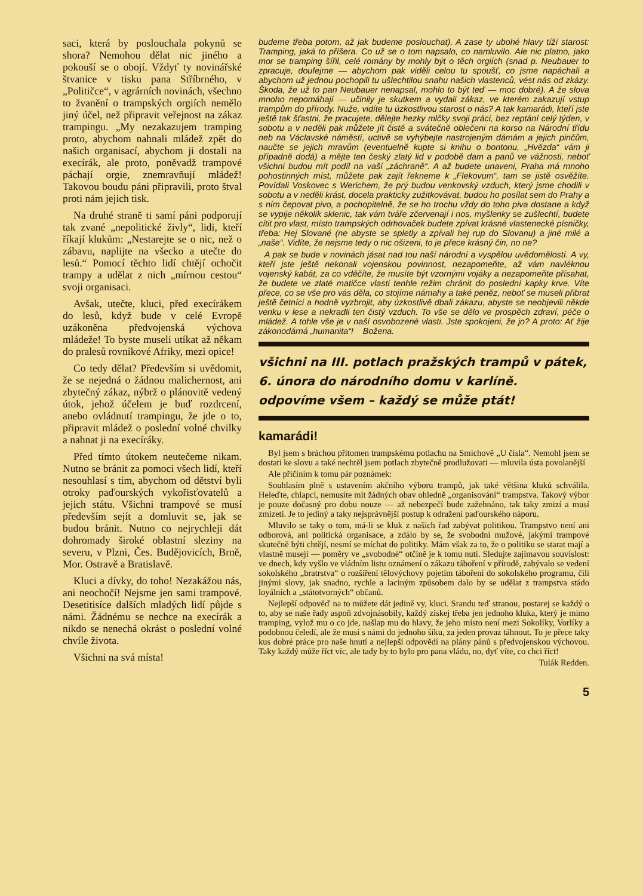saci, která by poslouchala pokynů se shora? Nemohou dělat nic jiného a pokouší se o obojí. Vždyť ty novinářské štvanice v tisku pana Stříbrného, v „Političce“, v agrárních novinách, všechno to žvanění o trampských orgiích nemělo jiný účel, než připravit veřejnost na zákaz trampingu. „My nezakazujem tramping proto, abychom nahnali mládež zpět do našich organisací, abychom ji dostali na execírák, ale proto, poněvadž trampové páchají orgie, znemravňují mládež! Takovou boudu páni připravili, proto štval proti nám jejich tisk.
Na druhé straně ti samí páni podporují tak zvané „nepolitické živly“, lidi, kteří říkají klukům: „Nestarejte se o nic, než o zábavu, naplijte na všecko a utečte do lesů.“ Pomocí těchto lidí chtějí ochočit trampy a udělat z nich „mírnou cestou“ svoji organisaci.
Avšak, utečte, kluci, před execírákem do lesů, když bude v celé Evropě uzákoněna předvojenská výchova mládeže! To byste museli utíkat až někam do pralesů rovníkové Afriky, mezi opice!
Co tedy dělat? Především si uvědomit, že se nejedná o žádnou malichernost, ani zbytečný zákaz, nýbrž o plánovitě vedený útok, jehož účelem je buď rozdrcení, anebo ovládnutí trampingu, že jde o to, připravit mládež o poslední volné chvilky a nahnat ji na execíráky.
Před tímto útokem neutečeme nikam. Nutno se bránit za pomoci všech lidí, kteří nesouhlasí s tím, abychom od dětství byli otroky paďourských vykořisťovatelů a jejich státu. Všichni trampové se musí především sejít a domluvit se, jak se budou bránit. Nutno co nejrychleji dát dohromady široké oblastní sleziny na severu, v Plzni, Čes. Budějovicích, Brně, Mor. Ostravě a Bratislavě.
Kluci a dívky, do toho! Nezakážou nás, ani neochočí! Nejsme jen sami trampové. Desetitisíce dalších mladých lidí půjde s námi. Žádnému se nechce na execírák a nikdo se nenechá okrást o poslední volné chvíle života.
Všichni na svá místa!
budeme třeba potom, až jak budeme poslouchat). A zase ty ubohé hlavy tíží starost: Tramping, jaká to příšera. Co už se o tom napsalo, co namluvilo. Ale nic platno, jako mor se tramping šířil, celé romány by mohly být o těch orgiích (snad p. Neubauer to zpracuje, doufejme — abychom pak viděli celou tu spoušť, co jsme napáchali a abychom už jednou pochopili tu ušlechtilou snahu našich vlastenců, vést nás od zkázy. Škoda, že už to pan Neubauer nenapsal, mohlo to být teď — moc dobré). A že slova mnoho nepomáhají — učinily je skutkem a vydali zákaz, ve kterém zakazují vstup trampům do přírody. Nuže, vidíte tu úzkostlivou starost o nás? A tak kamarádi, kteří jste ještě tak šťastni, že pracujete, dělejte hezky mlčky svoji práci, bez reptání celý týden, v sobotu a v neděli pak můžete jít čistě a svátečně oblečeni na korso na Národní třídu neb na Václavské náměstí, uctivě se vyhýbejte nastrojeným dámám a jejich pinčům, naučte se jejich mravům (eventuelně kupte si knihu o bontonu, „Hvězda“ vám ji případně dodá) a mějte ten český zlatý lid v podobě dam a panů ve vážnosti, neboť všichni budou mít podíl na vaší „záchraně“. A až budete unaveni, Praha má mnoho pohostinných míst, můžete pak zajít řekneme k „Flekovum“, tam se jistě osvěžíte. Povídali Voskovec s Werichem, že prý budou venkovský vzduch, který jsme chodili v sobotu a v neděli krást, docela prakticky zužitkovávat, budou ho posílat sem do Prahy a s ním čepovat pivo, a pochopitelně, že se ho trochu vždy do toho piva dostane a když se vypije několik sklenic, tak vám tváře zčervenají i nos, myšlenky se zušlechtí, budete cítit pro vlast, místo trampských odrhovaček budete zpívat krásné vlastenecké písničky, třeba: Hej Slované (ne abyste se spletly a zpívali hej rup do Slovanu) a jiné milé a „naše“. Vidíte, že nejsme tedy o nic ošizeni, to je přece krásný čin, no ne?
A pak se bude v novinách jásat nad tou naší národní a vyspělou uvědomělostí. A vy, kteří jste ještě nekonali vojenskou povinnost, nezapomeňte, až vám navléknou vojenský kabát, za co vděčíte, že musíte být vzornými vojáky a nezapomeňte přísahat, že budete ve zlaté matičce vlasti tenhle režim chránit do poslední kapky krve. Víte přece, co se vše pro vás děla, co stojíme námahy a také peněz, neboť se museli přibrat ještě četníci a hodně vyzbrojit, aby úzkostlivě dbali zákazu, abyste se neobjevili někde venku v lese a nekradli ten čistý vzduch. To vše se dělo ve prospěch zdraví, péče o mládež. A tohle vše je v naší osvobozené vlasti. Jste spokojeni, že jo? A proto: Ať žije zákonodárná „humanita“! Božena.
všichni na III. potlach pražských trampů v pátek,
6. února do národního domu v karlíně.
odpovíme všem – každý se může ptát!
kamarádi!
Byl jsem s bráchou přítomen trampskému potlachu na Smíchově „U čísla“. Nemohl jsem se dostati ke slovu a také nechtěl jsem potlach zbytečně prodlužovati — mluvila ústa povolanější
Ale přičíním k tomu pár poznámek:
Souhlasím plně s ustavením akčního výboru trampů, jak také většina kluků schválila. Heleďte, chlapci, nemusíte mít žádných obav ohledně „organisování“ trampstva. Takový výbor je pouze dočasný pro dobu nouze — až nebezpečí bude zažehnáno, tak taky zmizí a musí zmizeti. Je to jediný a taky nejsprávnější postup k odražení paďourského náporu.
Mluvilo se taky o tom, má-li se kluk z našich řad zabývat politikou. Trampstvo není ani odborová, ani politická organisace, a zdálo by se, že svobodní mužové, jakými trampové skutečně býti chtějí, nesmí se míchat do politiky. Mám však za to, že o politiku se starat mají a vlastně musejí — poměry ve „svobodné“ otčině je k tomu nutí. Sledujte zajímavou souvislost: ve dnech, kdy vyšlo ve vládním listu oznámení o zákazu táboření v přírodě, zabývalo se vedení sokolského „bratrstva“ o rozšíření tělovýchovy pojetím táboření do sokolského programu, čili jinými slovy, jak snadno, rychle a laciným způsobem dalo by se udělat z trampstva stádo loyálních a „státotvorných“ občanů.
Nejlepší odpověď na to můžete dát jedině vy, kluci. Srandu teď stranou, postarej se každý o to, aby se naše řady aspoň zdvojnásobily, každý získej třeba jen jednoho kluka, který je mimo tramping, vylož mu o co jde, našlap mu do hlavy, že jeho místo není mezi Sokolíky, Vorlíky a podobnou čeledí, ale že musí s námi do jednoho šiku, za jeden provaz táhnout. To je přece taky kus dobré práce pro naše hnutí a nejlepší odpovědí na plány pánů s předvojenskou výchovou. Taky každý může říct víc, ale tady by to bylo pro pana vládu, no, dyť víte, co chci říct!
Tulák Redden.
5